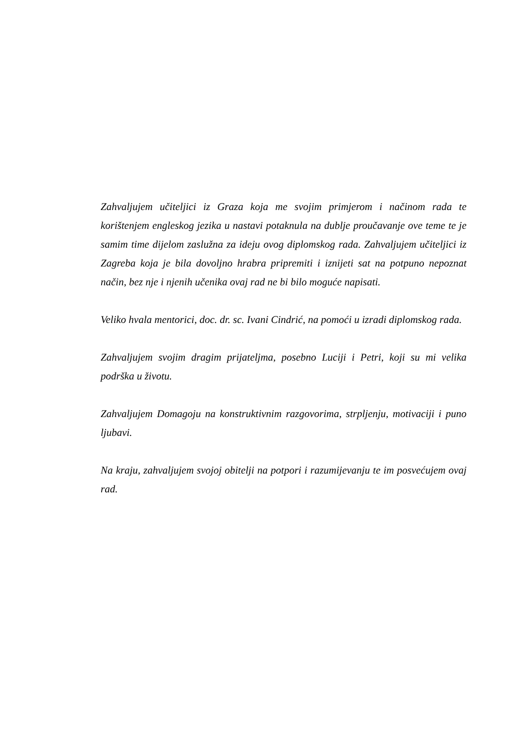Zahvaljujem učiteljici iz Graza koja me svojim primjerom i načinom rada te korištenjem engleskog jezika u nastavi potaknula na dublje proučavanje ove teme te je samim time dijelom zaslužna za ideju ovog diplomskog rada. Zahvaljujem učiteljici iz Zagreba koja je bila dovoljno hrabra pripremiti i iznijeti sat na potpuno nepoznat način, bez nje i njenih učenika ovaj rad ne bi bilo moguće napisati.
Veliko hvala mentorici, doc. dr. sc. Ivani Cindrić, na pomoći u izradi diplomskog rada.
Zahvaljujem svojim dragim prijateljma, posebno Luciji i Petri, koji su mi velika podrška u životu.
Zahvaljujem Domagoju na konstruktivnim razgovorima, strpljenju, motivaciji i puno ljubavi.
Na kraju, zahvaljujem svojoj obitelji na potpori i razumijevanju te im posvećujem ovaj rad.